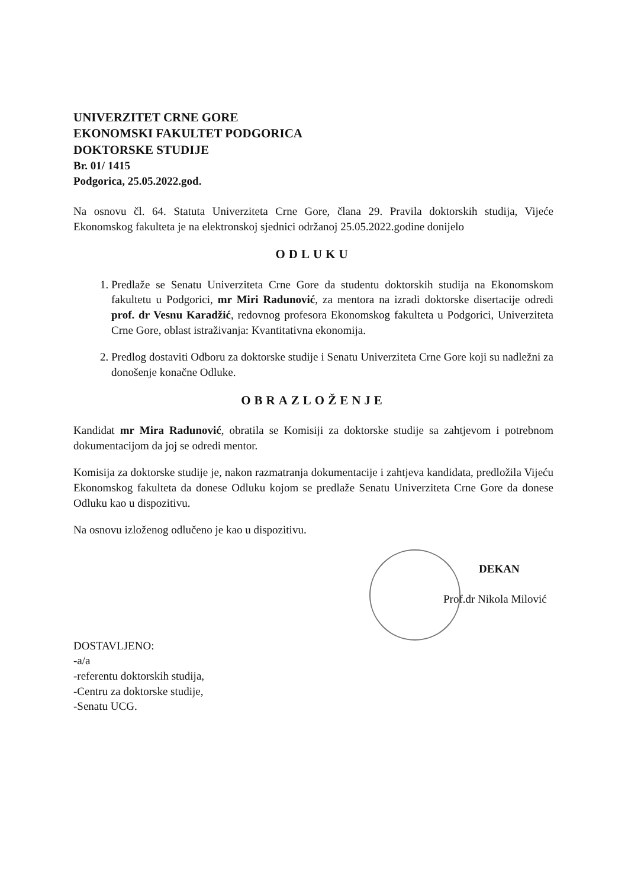UNIVERZITET CRNE GORE
EKONOMSKI FAKULTET PODGORICA
DOKTORSKE STUDIJE
Br. 01/ 1415
Podgorica, 25.05.2022.god.
Na osnovu čl. 64. Statuta Univerziteta Crne Gore, člana 29. Pravila doktorskih studija, Vijeće Ekonomskog fakulteta je na elektronskoj sjednici održanoj 25.05.2022.godine donijelo
ODLUKU
1. Predlaže se Senatu Univerziteta Crne Gore da studentu doktorskih studija na Ekonomskom fakultetu u Podgorici, mr Miri Radunović, za mentora na izradi doktorske disertacije odredi prof. dr Vesnu Karadžić, redovnog profesora Ekonomskog fakulteta u Podgorici, Univerziteta Crne Gore, oblast istraživanja: Kvantitativna ekonomija.
2. Predlog dostaviti Odboru za doktorske studije i Senatu Univerziteta Crne Gore koji su nadležni za donošenje konačne Odluke.
OBRAZLOŽENJE
Kandidat mr Mira Radunović, obratila se Komisiji za doktorske studije sa zahtjevom i potrebnom dokumentacijom da joj se odredi mentor.
Komisija za doktorske studije je, nakon razmatranja dokumentacije i zahtjeva kandidata, predložila Vijeću Ekonomskog fakulteta da donese Odluku kojom se predlaže Senatu Univerziteta Crne Gore da donese Odluku kao u dispozitivu.
Na osnovu izloženog odlučeno je kao u dispozitivu.
DEKAN
Prof.dr Nikola Milović
DOSTAVLJENO:
-a/a
-referentu doktorskih studija,
-Centru za doktorske studije,
-Senatu UCG.